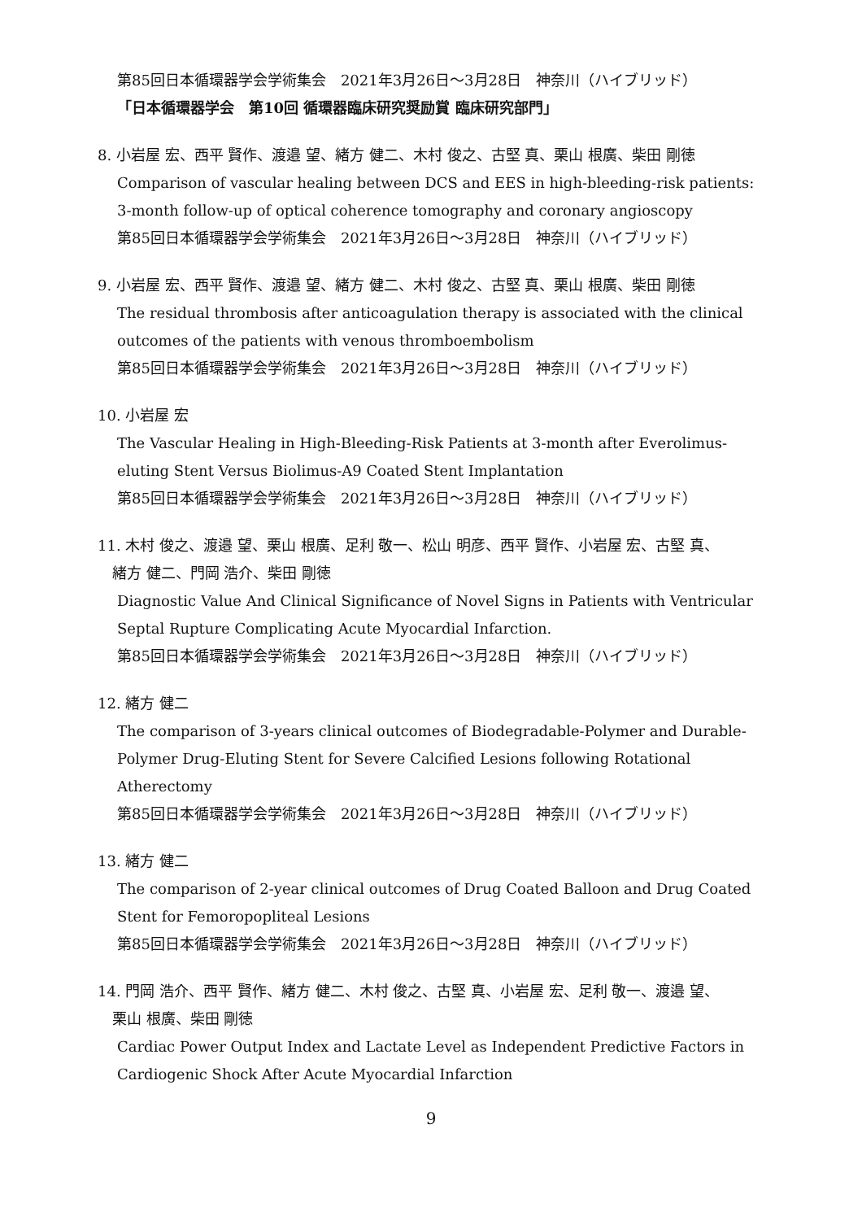第85回日本循環器学会学術集会　2021年3月26日〜3月28日　神奈川（ハイブリッド）
「日本循環器学会　第10回 循環器臨床研究奨励賞 臨床研究部門」
8. 小岩屋 宏、西平 賢作、渡邉 望、緒方 健二、木村 俊之、古堅 真、栗山 根廣、柴田 剛徳
Comparison of vascular healing between DCS and EES in high-bleeding-risk patients: 3-month follow-up of optical coherence tomography and coronary angioscopy
第85回日本循環器学会学術集会　2021年3月26日〜3月28日　神奈川（ハイブリッド）
9. 小岩屋 宏、西平 賢作、渡邉 望、緒方 健二、木村 俊之、古堅 真、栗山 根廣、柴田 剛徳
The residual thrombosis after anticoagulation therapy is associated with the clinical outcomes of the patients with venous thromboembolism
第85回日本循環器学会学術集会　2021年3月26日〜3月28日　神奈川（ハイブリッド）
10. 小岩屋 宏
The Vascular Healing in High-Bleeding-Risk Patients at 3-month after Everolimus-eluting Stent Versus Biolimus-A9 Coated Stent Implantation
第85回日本循環器学会学術集会　2021年3月26日〜3月28日　神奈川（ハイブリッド）
11. 木村 俊之、渡邉 望、栗山 根廣、足利 敬一、松山 明彦、西平 賢作、小岩屋 宏、古堅 真、
　緒方 健二、門岡 浩介、柴田 剛徳
Diagnostic Value And Clinical Significance of Novel Signs in Patients with Ventricular Septal Rupture Complicating Acute Myocardial Infarction.
第85回日本循環器学会学術集会　2021年3月26日〜3月28日　神奈川（ハイブリッド）
12. 緒方 健二
The comparison of 3-years clinical outcomes of Biodegradable-Polymer and Durable-Polymer Drug-Eluting Stent for Severe Calcified Lesions following Rotational Atherectomy
第85回日本循環器学会学術集会　2021年3月26日〜3月28日　神奈川（ハイブリッド）
13. 緒方 健二
The comparison of 2-year clinical outcomes of Drug Coated Balloon and Drug Coated Stent for Femoropopliteal Lesions
第85回日本循環器学会学術集会　2021年3月26日〜3月28日　神奈川（ハイブリッド）
14. 門岡 浩介、西平 賢作、緒方 健二、木村 俊之、古堅 真、小岩屋 宏、足利 敬一、渡邉 望、
　栗山 根廣、柴田 剛徳
Cardiac Power Output Index and Lactate Level as Independent Predictive Factors in Cardiogenic Shock After Acute Myocardial Infarction
9